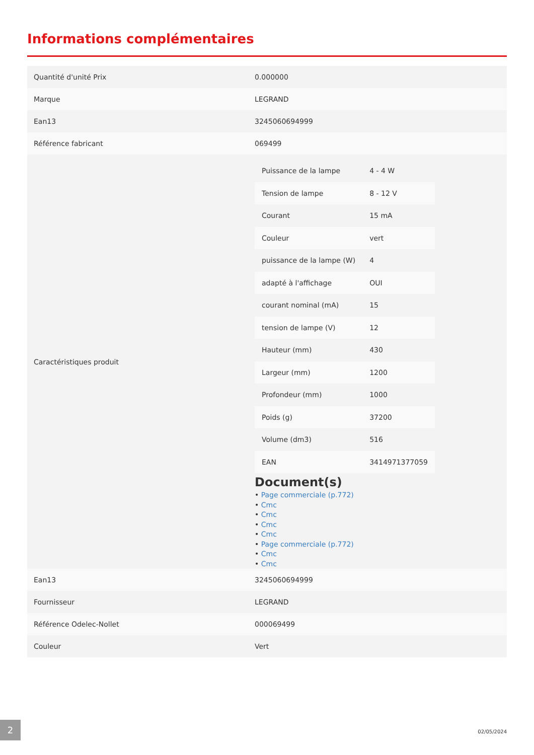Informations complémentaires
| Quantité d'unité Prix | 0.000000 |
| Marque | LEGRAND |
| Ean13 | 3245060694999 |
| Référence fabricant | 069499 |
| Caractéristiques produit | / Puissance de la lampe / 4 - 4 W / / Tension de lampe / 8 - 12 V / / Courant / 15 mA / / Couleur / vert / / puissance de la lampe (W) / 4 / / adapté à l'affichage / OUI / / courant nominal (mA) / 15 / / tension de lampe (V) / 12 / / Hauteur (mm) / 430 / / Largeur (mm) / 1200 / / Profondeur (mm) / 1000 / / Poids (g) / 37200 / / Volume (dm3) / 516 / / EAN / 3414971377059 / Document(s) • Page commerciale (p.772) • Cmc • Cmc • Cmc • Cmc • Page commerciale (p.772) • Cmc • Cmc |
| Ean13 | 3245060694999 |
| Fournisseur | LEGRAND |
| Référence Odelec-Nollet | 000069499 |
| Couleur | Vert |
2
02/05/2024